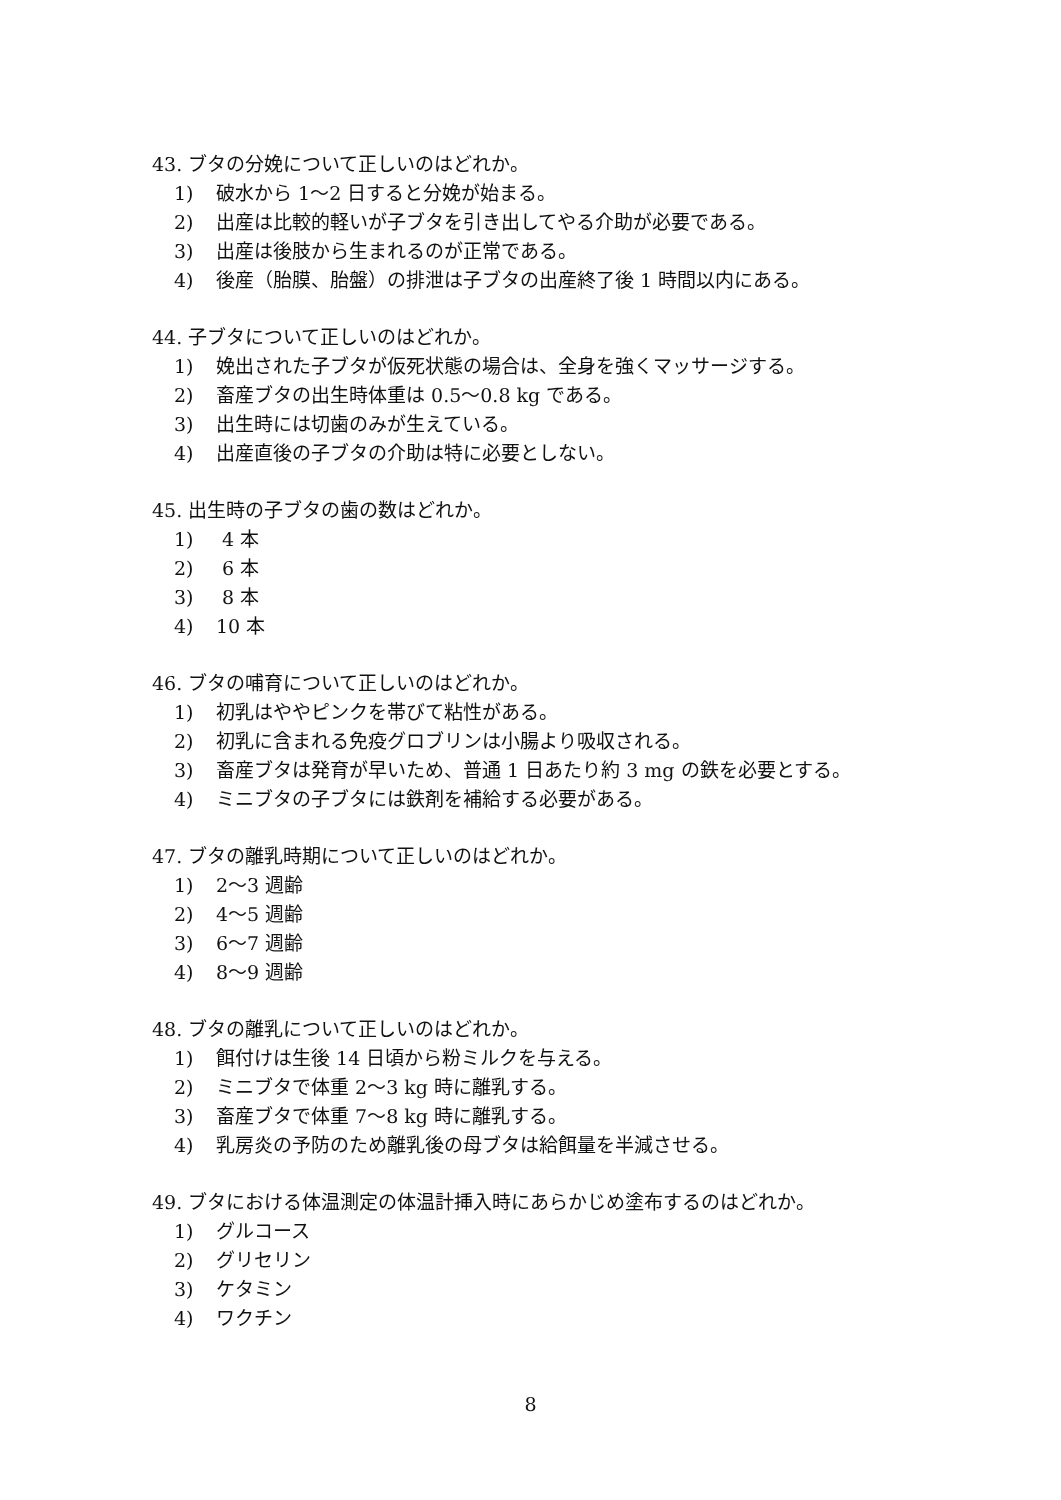43. ブタの分娩について正しいのはどれか。
1) 破水から 1〜2 日すると分娩が始まる。
2) 出産は比較的軽いが子ブタを引き出してやる介助が必要である。
3) 出産は後肢から生まれるのが正常である。
4) 後産（胎膜、胎盤）の排泄は子ブタの出産終了後 1 時間以内にある。
44. 子ブタについて正しいのはどれか。
1) 娩出された子ブタが仮死状態の場合は、全身を強くマッサージする。
2) 畜産ブタの出生時体重は 0.5〜0.8 kg である。
3) 出生時には切歯のみが生えている。
4) 出産直後の子ブタの介助は特に必要としない。
45. 出生時の子ブタの歯の数はどれか。
1) 4 本
2) 6 本
3) 8 本
4) 10 本
46. ブタの哺育について正しいのはどれか。
1) 初乳はややピンクを帯びて粘性がある。
2) 初乳に含まれる免疫グロブリンは小腸より吸収される。
3) 畜産ブタは発育が早いため、普通 1 日あたり約 3 mg の鉄を必要とする。
4) ミニブタの子ブタには鉄剤を補給する必要がある。
47. ブタの離乳時期について正しいのはどれか。
1) 2〜3 週齢
2) 4〜5 週齢
3) 6〜7 週齢
4) 8〜9 週齢
48. ブタの離乳について正しいのはどれか。
1) 餌付けは生後 14 日頃から粉ミルクを与える。
2) ミニブタで体重 2〜3 kg 時に離乳する。
3) 畜産ブタで体重 7〜8 kg 時に離乳する。
4) 乳房炎の予防のため離乳後の母ブタは給餌量を半減させる。
49. ブタにおける体温測定の体温計挿入時にあらかじめ塗布するのはどれか。
1) グルコース
2) グリセリン
3) ケタミン
4) ワクチン
8